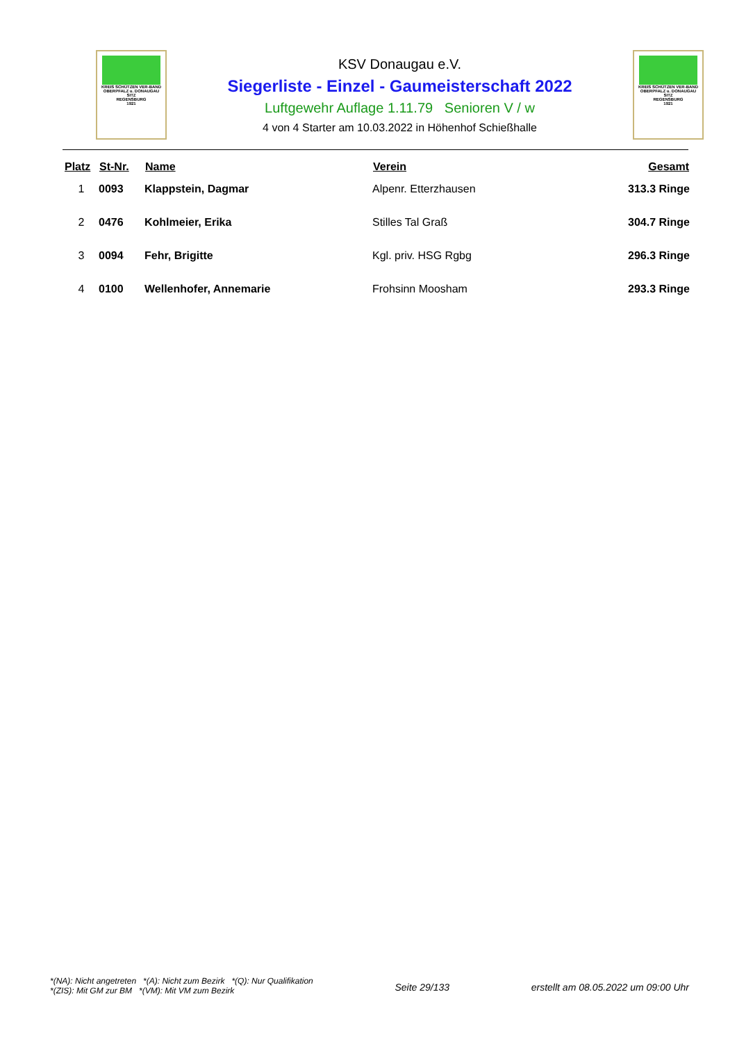KREIS SCHÜTZEN VER-BAND
OBERPFALZ u. DONAUGAU
SITZ
REGENSBURG
1921
KSV Donaugau e.V.
Siegerliste - Einzel - Gaumeisterschaft 2022
Luftgewehr Auflage 1.11.79 Senioren V / w
4 von 4 Starter am 10.03.2022 in Höhenhof Schießhalle
KREIS SCHÜTZEN VER-BAND
OBERPFALZ u. DONAUGAU
SITZ
REGENSBURG
1921
| Platz | St-Nr. | Name | Verein | Gesamt |
| --- | --- | --- | --- | --- |
| 1 | 0093 | Klappstein, Dagmar | Alpenr. Etterzhausen | 313.3 Ringe |
| 2 | 0476 | Kohlmeier, Erika | Stilles Tal Graß | 304.7 Ringe |
| 3 | 0094 | Fehr, Brigitte | Kgl. priv. HSG Rgbg | 296.3 Ringe |
| 4 | 0100 | Wellenhofer, Annemarie | Frohsinn Moosham | 293.3 Ringe |
*(NA): Nicht angetreten *(A): Nicht zum Bezirk *(Q): Nur Qualifikation
*(ZIS): Mit GM zur BM *(VM): Mit VM zum Bezirk
Seite 29/133 erstellt am 08.05.2022 um 09:00 Uhr